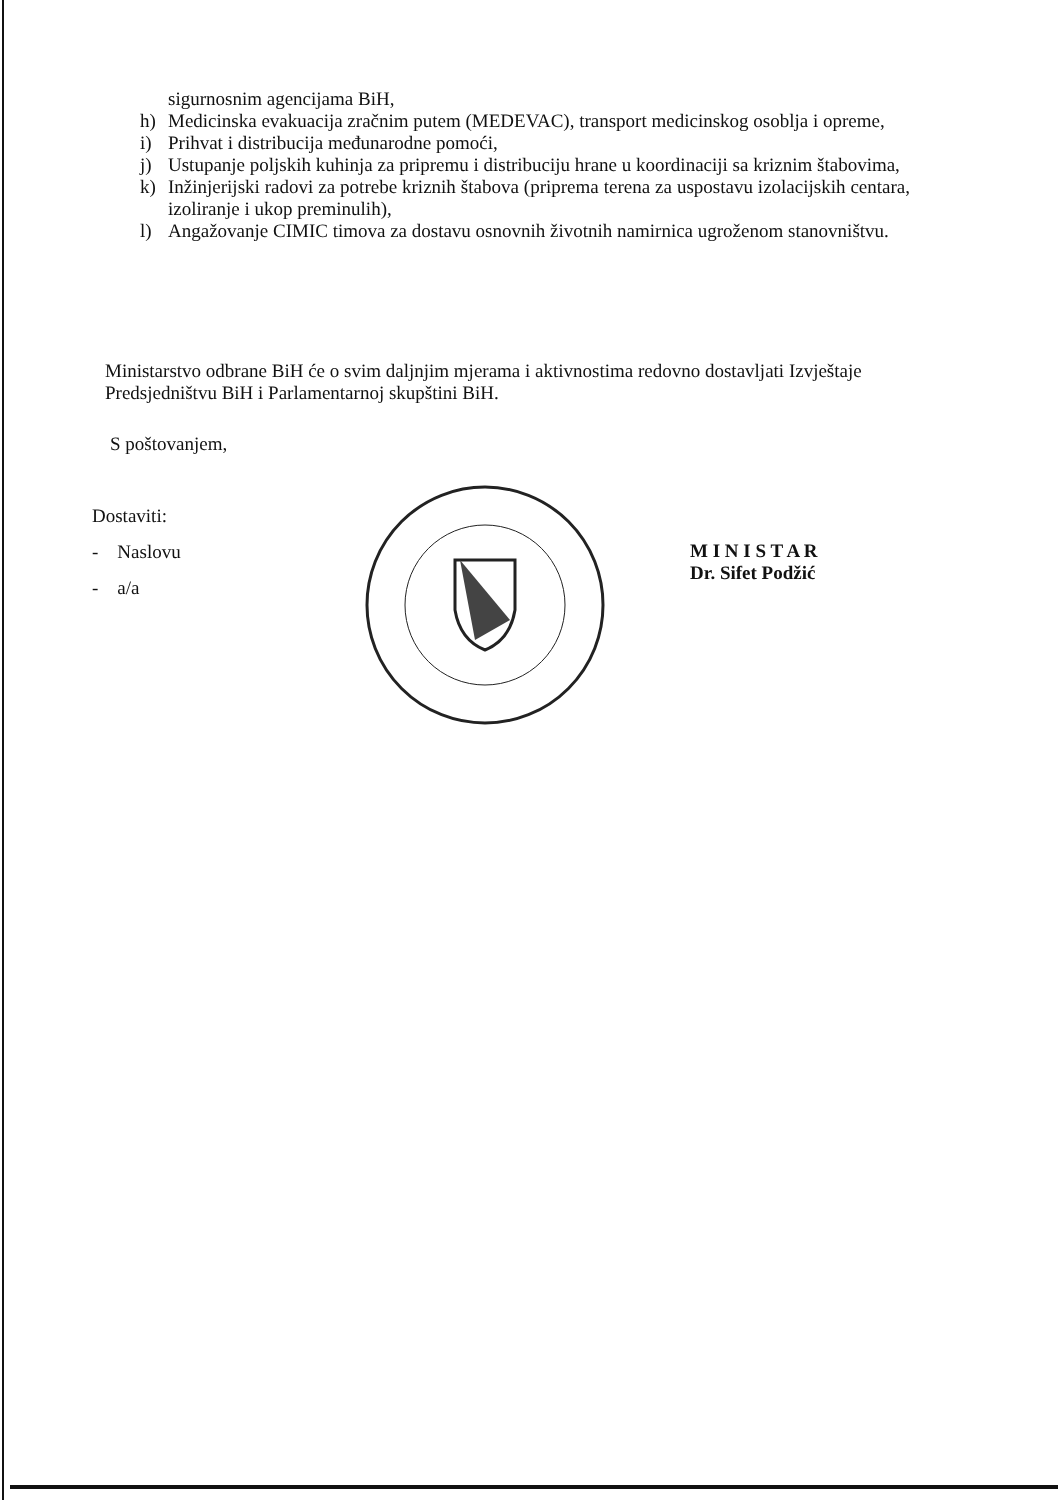sigurnosnim agencijama BiH,
h) Medicinska evakuacija zračnim putem (MEDEVAC), transport medicinskog osoblja i opreme,
i) Prihvat i distribucija međunarodne pomoći,
j) Ustupanje poljskih kuhinja za pripremu i distribuciju hrane u koordinaciji sa kriznim štabovima,
k) Inžinjerijski radovi za potrebe kriznih štabova (priprema terena za uspostavu izolacijskih centara, izoliranje i ukop preminulih),
l) Angažovanje CIMIC timova za dostavu osnovnih životnih namirnica ugroženom stanovništvu.
Ministarstvo odbrane BiH će o svim daljnjim mjerama i aktivnostima redovno dostavljati Izvještaje Predsjedništvu BiH i Parlamentarnoj skupštini BiH.
S poštovanjem,
Dostaviti:
- Naslovu
- a/a
M I N I S T A R
Dr. Sifet Podžić